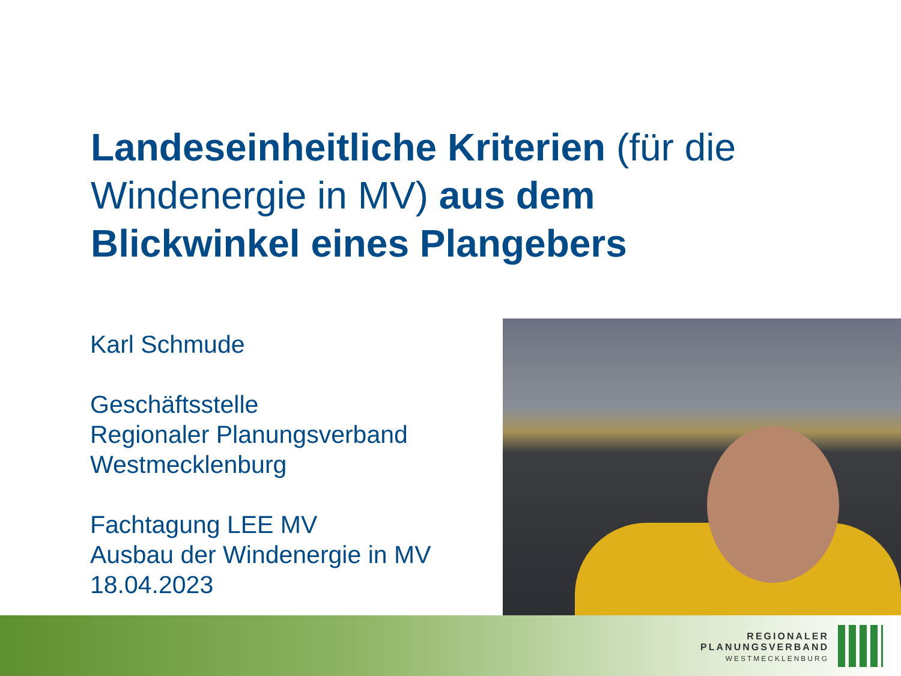Landeseinheitliche Kriterien (für die Windenergie in MV) aus dem Blickwinkel eines Plangebers
Karl Schmude
Geschäftsstelle
Regionaler Planungsverband
Westmecklenburg
Fachtagung LEE MV
Ausbau der Windenergie in MV
18.04.2023
REGIONALER
PLANUNGSVERBAND
WESTMECKLENBURG